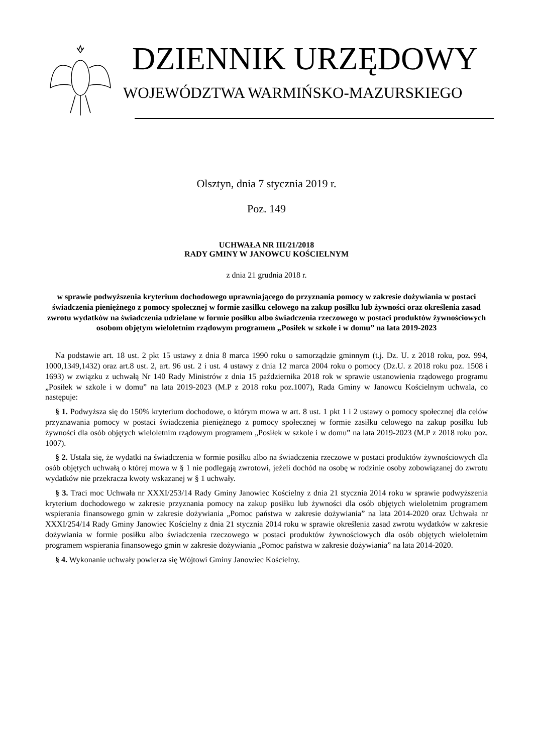DZIENNIK URZĘDOWY
WOJEWÓDZTWA WARMIŃSKO-MAZURSKIEGO
Olsztyn, dnia 7 stycznia 2019 r.
Poz. 149
UCHWAŁA NR III/21/2018
RADY GMINY W JANOWCU KOŚCIELNYM
z dnia 21 grudnia 2018 r.
w sprawie podwyższenia kryterium dochodowego uprawniającego do przyznania pomocy w zakresie dożywiania w postaci świadczenia pieniężnego z pomocy społecznej w formie zasiłku celowego na zakup posiłku lub żywności oraz określenia zasad zwrotu wydatków na świadczenia udzielane w formie posiłku albo świadczenia rzeczowego w postaci produktów żywnościowych osobom objętym wieloletnim rządowym programem „Posiłek w szkole i w domu” na lata 2019-2023
Na podstawie art. 18 ust. 2 pkt 15 ustawy z dnia 8 marca 1990 roku o samorządzie gminnym (t.j. Dz. U. z 2018 roku, poz. 994, 1000,1349,1432) oraz art.8 ust. 2, art. 96 ust. 2 i ust. 4 ustawy z dnia 12 marca 2004 roku o pomocy (Dz.U. z 2018 roku poz. 1508 i 1693) w związku z uchwałą Nr 140 Rady Ministrów z dnia 15 października 2018 rok w sprawie ustanowienia rządowego programu „Posiłek w szkole i w domu” na lata 2019-2023 (M.P z 2018 roku poz.1007), Rada Gminy w Janowcu Kościelnym uchwala, co następuje:
§ 1. Podwyższa się do 150% kryterium dochodowe, o którym mowa w art. 8 ust. 1 pkt 1 i 2 ustawy o pomocy społecznej dla celów przyznawania pomocy w postaci świadczenia pieniężnego z pomocy społecznej w formie zasiłku celowego na zakup posiłku lub żywności dla osób objętych wieloletnim rządowym programem „Posiłek w szkole i w domu” na lata 2019-2023 (M.P z 2018 roku poz. 1007).
§ 2. Ustala się, że wydatki na świadczenia w formie posiłku albo na świadczenia rzeczowe w postaci produktów żywnościowych dla osób objętych uchwałą o której mowa w § 1 nie podlegają zwrotowi, jeżeli dochód na osobę w rodzinie osoby zobowiązanej do zwrotu wydatków nie przekracza kwoty wskazanej w § 1 uchwały.
§ 3. Traci moc Uchwała nr XXXI/253/14 Rady Gminy Janowiec Kościelny z dnia 21 stycznia 2014 roku w sprawie podwyższenia kryterium dochodowego w zakresie przyznania pomocy na zakup posiłku lub żywności dla osób objętych wieloletnim programem wspierania finansowego gmin w zakresie dożywiania „Pomoc państwa w zakresie dożywiania” na lata 2014-2020 oraz Uchwała nr XXXI/254/14 Rady Gminy Janowiec Kościelny z dnia 21 stycznia 2014 roku w sprawie określenia zasad zwrotu wydatków w zakresie dożywiania w formie posiłku albo świadczenia rzeczowego w postaci produktów żywnościowych dla osób objętych wieloletnim programem wspierania finansowego gmin w zakresie dożywiania „Pomoc państwa w zakresie dożywiania” na lata 2014-2020.
§ 4. Wykonanie uchwały powierza się Wójtowi Gminy Janowiec Kościelny.